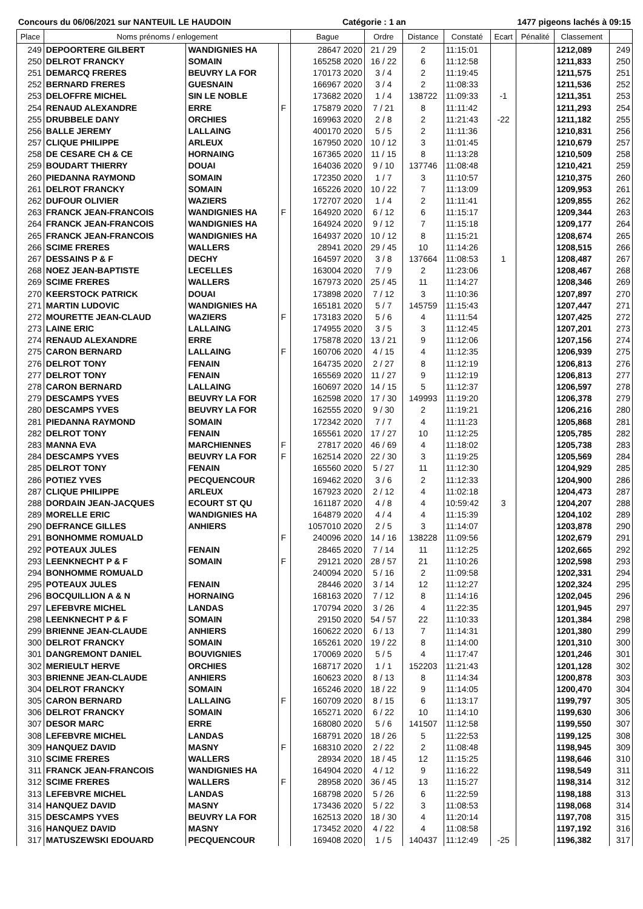Concours du 06/06/2021 sur NANTEUIL LE HAUDOIN Catégorie : 1 an 1477 pigeons lachés à 09:15
| Place | Noms prénoms / enlogement | | | Bague | Ordre | Distance | Constaté | Ecart | Pénalité | Classement | |
| --- | --- | --- | --- | --- | --- | --- | --- | --- | --- | --- | --- |
| 249 | DEPOORTERE GILBERT | WANDIGNIES HA | | 28647 2020 | 21 / 29 | 2 | 11:15:01 | | | 1212,089 | 249 |
| 250 | DELROT FRANCKY | SOMAIN | | 165258 2020 | 16 / 22 | 6 | 11:12:58 | | | 1211,833 | 250 |
| 251 | DEMARCQ FRERES | BEUVRY LA FOR | | 170173 2020 | 3 / 4 | 2 | 11:19:45 | | | 1211,575 | 251 |
| 252 | BERNARD FRERES | GUESNAIN | | 166967 2020 | 3 / 4 | 2 | 11:08:33 | | | 1211,536 | 252 |
| 253 | DELOFFRE MICHEL | SIN LE NOBLE | | 173682 2020 | 1 / 4 | 138722 | 11:09:33 | -1 | | 1211,351 | 253 |
| 254 | RENAUD ALEXANDRE | ERRE | F | 175879 2020 | 7 / 21 | 8 | 11:11:42 | | | 1211,293 | 254 |
| 255 | DRUBBELE DANY | ORCHIES | | 169963 2020 | 2 / 8 | 2 | 11:21:43 | -22 | | 1211,182 | 255 |
| 256 | BALLE JEREMY | LALLAING | | 400170 2020 | 5 / 5 | 2 | 11:11:36 | | | 1210,831 | 256 |
| 257 | CLIQUE PHILIPPE | ARLEUX | | 167950 2020 | 10 / 12 | 3 | 11:01:45 | | | 1210,679 | 257 |
| 258 | DE CESARE CH & CE | HORNAING | | 167365 2020 | 11 / 15 | 8 | 11:13:28 | | | 1210,509 | 258 |
| 259 | BOUDART THIERRY | DOUAI | | 164036 2020 | 9 / 10 | 137746 | 11:08:48 | | | 1210,421 | 259 |
| 260 | PIEDANNA RAYMOND | SOMAIN | | 172350 2020 | 1 / 7 | 3 | 11:10:57 | | | 1210,375 | 260 |
| 261 | DELROT FRANCKY | SOMAIN | | 165226 2020 | 10 / 22 | 7 | 11:13:09 | | | 1209,953 | 261 |
| 262 | DUFOUR OLIVIER | WAZIERS | | 172707 2020 | 1 / 4 | 2 | 11:11:41 | | | 1209,855 | 262 |
| 263 | FRANCK JEAN-FRANCOIS | WANDIGNIES HA | F | 164920 2020 | 6 / 12 | 6 | 11:15:17 | | | 1209,344 | 263 |
| 264 | FRANCK JEAN-FRANCOIS | WANDIGNIES HA | | 164924 2020 | 9 / 12 | 7 | 11:15:18 | | | 1209,177 | 264 |
| 265 | FRANCK JEAN-FRANCOIS | WANDIGNIES HA | | 164937 2020 | 10 / 12 | 8 | 11:15:21 | | | 1208,674 | 265 |
| 266 | SCIME FRERES | WALLERS | | 28941 2020 | 29 / 45 | 10 | 11:14:26 | | | 1208,515 | 266 |
| 267 | DESSAINS P & F | DECHY | | 164597 2020 | 3 / 8 | 137664 | 11:08:53 | 1 | | 1208,487 | 267 |
| 268 | NOEZ JEAN-BAPTISTE | LECELLES | | 163004 2020 | 7 / 9 | 2 | 11:23:06 | | | 1208,467 | 268 |
| 269 | SCIME FRERES | WALLERS | | 167973 2020 | 25 / 45 | 11 | 11:14:27 | | | 1208,346 | 269 |
| 270 | KEERSTOCK PATRICK | DOUAI | | 173898 2020 | 7 / 12 | 3 | 11:10:36 | | | 1207,897 | 270 |
| 271 | MARTIN LUDOVIC | WANDIGNIES HA | | 165181 2020 | 5 / 7 | 145759 | 11:15:43 | | | 1207,447 | 271 |
| 272 | MOURETTE JEAN-CLAUD | WAZIERS | F | 173183 2020 | 5 / 6 | 4 | 11:11:54 | | | 1207,425 | 272 |
| 273 | LAINE ERIC | LALLAING | | 174955 2020 | 3 / 5 | 3 | 11:12:45 | | | 1207,201 | 273 |
| 274 | RENAUD ALEXANDRE | ERRE | | 175878 2020 | 13 / 21 | 9 | 11:12:06 | | | 1207,156 | 274 |
| 275 | CARON BERNARD | LALLAING | F | 160706 2020 | 4 / 15 | 4 | 11:12:35 | | | 1206,939 | 275 |
| 276 | DELROT TONY | FENAIN | | 164735 2020 | 2 / 27 | 8 | 11:12:19 | | | 1206,813 | 276 |
| 277 | DELROT TONY | FENAIN | | 165569 2020 | 11 / 27 | 9 | 11:12:19 | | | 1206,813 | 277 |
| 278 | CARON BERNARD | LALLAING | | 160697 2020 | 14 / 15 | 5 | 11:12:37 | | | 1206,597 | 278 |
| 279 | DESCAMPS YVES | BEUVRY LA FOR | | 162598 2020 | 17 / 30 | 149993 | 11:19:20 | | | 1206,378 | 279 |
| 280 | DESCAMPS YVES | BEUVRY LA FOR | | 162555 2020 | 9 / 30 | 2 | 11:19:21 | | | 1206,216 | 280 |
| 281 | PIEDANNA RAYMOND | SOMAIN | | 172342 2020 | 7 / 7 | 4 | 11:11:23 | | | 1205,868 | 281 |
| 282 | DELROT TONY | FENAIN | | 165561 2020 | 17 / 27 | 10 | 11:12:25 | | | 1205,785 | 282 |
| 283 | MANNA EVA | MARCHIENNES | F | 27817 2020 | 46 / 69 | 4 | 11:18:02 | | | 1205,738 | 283 |
| 284 | DESCAMPS YVES | BEUVRY LA FOR | F | 162514 2020 | 22 / 30 | 3 | 11:19:25 | | | 1205,569 | 284 |
| 285 | DELROT TONY | FENAIN | | 165560 2020 | 5 / 27 | 11 | 11:12:30 | | | 1204,929 | 285 |
| 286 | POTIEZ YVES | PECQUENCOUR | | 169462 2020 | 3 / 6 | 2 | 11:12:33 | | | 1204,900 | 286 |
| 287 | CLIQUE PHILIPPE | ARLEUX | | 167923 2020 | 2 / 12 | 4 | 11:02:18 | | | 1204,473 | 287 |
| 288 | DORDAIN JEAN-JACQUES | ECOURT ST QU | | 161187 2020 | 4 / 8 | 4 | 10:59:42 | 3 | | 1204,207 | 288 |
| 289 | MORELLE ERIC | WANDIGNIES HA | | 164879 2020 | 4 / 4 | 4 | 11:15:39 | | | 1204,102 | 289 |
| 290 | DEFRANCE GILLES | ANHIERS | | 1057010 2020 | 2 / 5 | 3 | 11:14:07 | | | 1203,878 | 290 |
| 291 | BONHOMME ROMUALD | | F | 240096 2020 | 14 / 16 | 138228 | 11:09:56 | | | 1202,679 | 291 |
| 292 | POTEAUX JULES | FENAIN | | 28465 2020 | 7 / 14 | 11 | 11:12:25 | | | 1202,665 | 292 |
| 293 | LEENKNECHT P & F | SOMAIN | F | 29121 2020 | 28 / 57 | 21 | 11:10:26 | | | 1202,598 | 293 |
| 294 | BONHOMME ROMUALD | | | 240094 2020 | 5 / 16 | 2 | 11:09:58 | | | 1202,331 | 294 |
| 295 | POTEAUX JULES | FENAIN | | 28446 2020 | 3 / 14 | 12 | 11:12:27 | | | 1202,324 | 295 |
| 296 | BOCQUILLION A & N | HORNAING | | 168163 2020 | 7 / 12 | 8 | 11:14:16 | | | 1202,045 | 296 |
| 297 | LEFEBVRE MICHEL | LANDAS | | 170794 2020 | 3 / 26 | 4 | 11:22:35 | | | 1201,945 | 297 |
| 298 | LEENKNECHT P & F | SOMAIN | | 29150 2020 | 54 / 57 | 22 | 11:10:33 | | | 1201,384 | 298 |
| 299 | BRIENNE JEAN-CLAUDE | ANHIERS | | 160622 2020 | 6 / 13 | 7 | 11:14:31 | | | 1201,380 | 299 |
| 300 | DELROT FRANCKY | SOMAIN | | 165261 2020 | 19 / 22 | 8 | 11:14:00 | | | 1201,310 | 300 |
| 301 | DANGREMONT DANIEL | BOUVIGNIES | | 170069 2020 | 5 / 5 | 4 | 11:17:47 | | | 1201,246 | 301 |
| 302 | MERIEULT HERVE | ORCHIES | | 168717 2020 | 1 / 1 | 152203 | 11:21:43 | | | 1201,128 | 302 |
| 303 | BRIENNE JEAN-CLAUDE | ANHIERS | | 160623 2020 | 8 / 13 | 8 | 11:14:34 | | | 1200,878 | 303 |
| 304 | DELROT FRANCKY | SOMAIN | | 165246 2020 | 18 / 22 | 9 | 11:14:05 | | | 1200,470 | 304 |
| 305 | CARON BERNARD | LALLAING | F | 160709 2020 | 8 / 15 | 6 | 11:13:17 | | | 1199,797 | 305 |
| 306 | DELROT FRANCKY | SOMAIN | | 165271 2020 | 6 / 22 | 10 | 11:14:10 | | | 1199,630 | 306 |
| 307 | DESOR MARC | ERRE | | 168080 2020 | 5 / 6 | 141507 | 11:12:58 | | | 1199,550 | 307 |
| 308 | LEFEBVRE MICHEL | LANDAS | | 168791 2020 | 18 / 26 | 5 | 11:22:53 | | | 1199,125 | 308 |
| 309 | HANQUEZ DAVID | MASNY | F | 168310 2020 | 2 / 22 | 2 | 11:08:48 | | | 1198,945 | 309 |
| 310 | SCIME FRERES | WALLERS | | 28934 2020 | 18 / 45 | 12 | 11:15:25 | | | 1198,646 | 310 |
| 311 | FRANCK JEAN-FRANCOIS | WANDIGNIES HA | | 164904 2020 | 4 / 12 | 9 | 11:16:22 | | | 1198,549 | 311 |
| 312 | SCIME FRERES | WALLERS | F | 28958 2020 | 36 / 45 | 13 | 11:15:27 | | | 1198,314 | 312 |
| 313 | LEFEBVRE MICHEL | LANDAS | | 168798 2020 | 5 / 26 | 6 | 11:22:59 | | | 1198,188 | 313 |
| 314 | HANQUEZ DAVID | MASNY | | 173436 2020 | 5 / 22 | 3 | 11:08:53 | | | 1198,068 | 314 |
| 315 | DESCAMPS YVES | BEUVRY LA FOR | | 162513 2020 | 18 / 30 | 4 | 11:20:14 | | | 1197,708 | 315 |
| 316 | HANQUEZ DAVID | MASNY | | 173452 2020 | 4 / 22 | 4 | 11:08:58 | | | 1197,192 | 316 |
| 317 | MATUSZEWSKI EDOUARD | PECQUENCOUR | | 169408 2020 | 1 / 5 | 140437 | 11:12:49 | -25 | | 1196,382 | 317 |